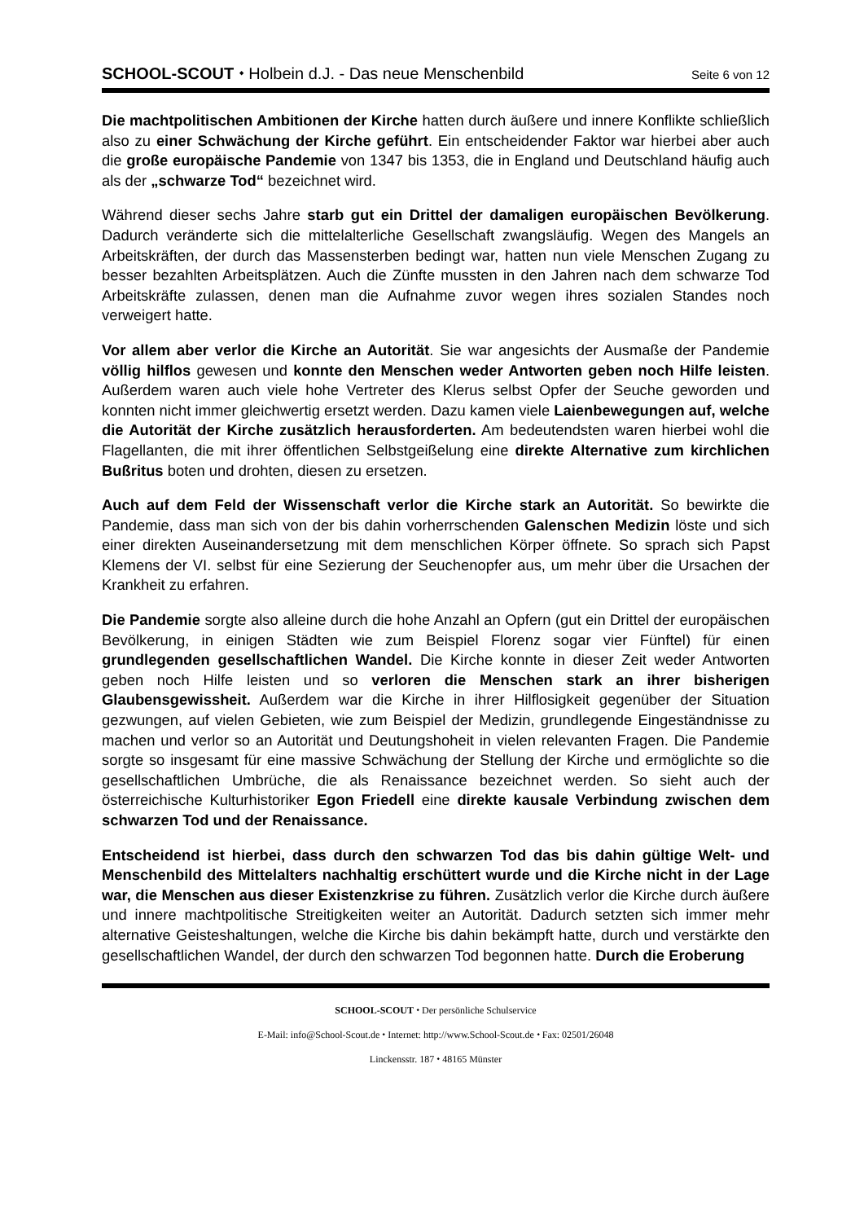SCHOOL-SCOUT ⬩ Holbein d.J. - Das neue Menschenbild Seite 6 von 12
Die machtpolitischen Ambitionen der Kirche hatten durch äußere und innere Konflikte schließlich also zu einer Schwächung der Kirche geführt. Ein entscheidender Faktor war hierbei aber auch die große europäische Pandemie von 1347 bis 1353, die in England und Deutschland häufig auch als der „schwarze Tod“ bezeichnet wird.
Während dieser sechs Jahre starb gut ein Drittel der damaligen europäischen Bevölkerung. Dadurch veränderte sich die mittelalterliche Gesellschaft zwangsläufig. Wegen des Mangels an Arbeitskräften, der durch das Massensterben bedingt war, hatten nun viele Menschen Zugang zu besser bezahlten Arbeitsplätzen. Auch die Zünfte mussten in den Jahren nach dem schwarze Tod Arbeitskräfte zulassen, denen man die Aufnahme zuvor wegen ihres sozialen Standes noch verweigert hatte.
Vor allem aber verlor die Kirche an Autorität. Sie war angesichts der Ausmaße der Pandemie völlig hilflos gewesen und konnte den Menschen weder Antworten geben noch Hilfe leisten. Außerdem waren auch viele hohe Vertreter des Klerus selbst Opfer der Seuche geworden und konnten nicht immer gleichwertig ersetzt werden. Dazu kamen viele Laienbewegungen auf, welche die Autorität der Kirche zusätzlich herausforderten. Am bedeutendsten waren hierbei wohl die Flagellanten, die mit ihrer öffentlichen Selbstgeißelung eine direkte Alternative zum kirchlichen Bußritus boten und drohten, diesen zu ersetzen.
Auch auf dem Feld der Wissenschaft verlor die Kirche stark an Autorität. So bewirkte die Pandemie, dass man sich von der bis dahin vorherrschenden Galenschen Medizin löste und sich einer direkten Auseinandersetzung mit dem menschlichen Körper öffnete. So sprach sich Papst Klemens der VI. selbst für eine Sezierung der Seuchenopfer aus, um mehr über die Ursachen der Krankheit zu erfahren.
Die Pandemie sorgte also alleine durch die hohe Anzahl an Opfern (gut ein Drittel der europäischen Bevölkerung, in einigen Städten wie zum Beispiel Florenz sogar vier Fünftel) für einen grundlegenden gesellschaftlichen Wandel. Die Kirche konnte in dieser Zeit weder Antworten geben noch Hilfe leisten und so verloren die Menschen stark an ihrer bisherigen Glaubensgewissheit. Außerdem war die Kirche in ihrer Hilflosigkeit gegenüber der Situation gezwungen, auf vielen Gebieten, wie zum Beispiel der Medizin, grundlegende Eingeständnisse zu machen und verlor so an Autorität und Deutungshoheit in vielen relevanten Fragen. Die Pandemie sorgte so insgesamt für eine massive Schwächung der Stellung der Kirche und ermöglichte so die gesellschaftlichen Umbrüche, die als Renaissance bezeichnet werden. So sieht auch der österreichische Kulturhistoriker Egon Friedell eine direkte kausale Verbindung zwischen dem schwarzen Tod und der Renaissance.
Entscheidend ist hierbei, dass durch den schwarzen Tod das bis dahin gültige Welt- und Menschenbild des Mittelalters nachhaltig erschüttert wurde und die Kirche nicht in der Lage war, die Menschen aus dieser Existenzkrise zu führen. Zusätzlich verlor die Kirche durch äußere und innere machtpolitische Streitigkeiten weiter an Autorität. Dadurch setzten sich immer mehr alternative Geisteshaltungen, welche die Kirche bis dahin bekämpft hatte, durch und verstärkte den gesellschaftlichen Wandel, der durch den schwarzen Tod begonnen hatte. Durch die Eroberung
SCHOOL-SCOUT ⬩ Der persönliche Schulservice
E-Mail: info@School-Scout.de ⬩ Internet: http://www.School-Scout.de ⬩ Fax: 02501/26048
Linckensstr. 187 ⬩ 48165 Münster